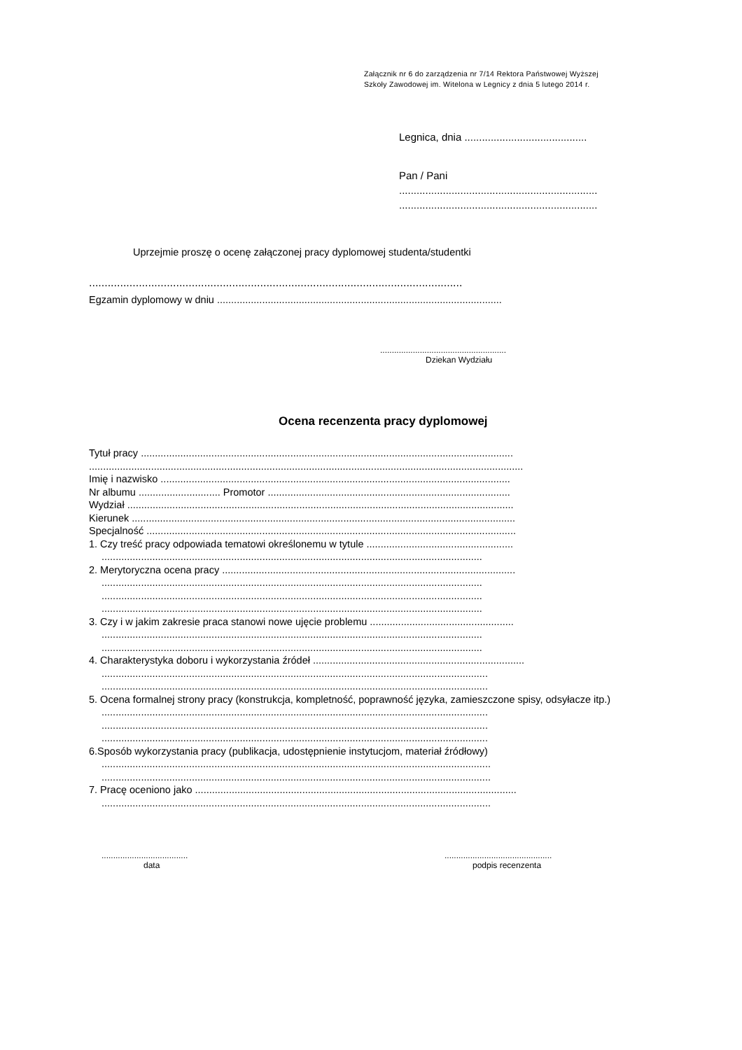Załącznik nr 6 do zarządzenia nr 7/14 Rektora Państwowej Wyższej
Szkoły Zawodowej im. Witelona w Legnicy z dnia 5 lutego 2014 r.
Legnica, dnia ..........................................
Pan / Pani
....................................................................
....................................................................
Uprzejmie proszę o ocenę załączonej pracy dyplomowej studenta/studentki
........................................................................................................................
Egzamin dyplomowy w dniu .....................................................................................................
......................................................
Dziekan Wydziału
Ocena recenzenta pracy dyplomowej
Tytuł pracy ....................................................................................................................................
..........................................................................................................................................................
Imię i nazwisko ............................................................................................................................
Nr albumu ............................. Promotor ......................................................................................
Wydział .........................................................................................................................................
Kierunek ........................................................................................................................................
Specjalność ...................................................................................................................................
1. Czy treść pracy odpowiada tematowi określonemu w tytule ....................................................
.......................................................................................................................................
2. Merytoryczna ocena pracy ........................................................................................................
.......................................................................................................................................
.......................................................................................................................................
.......................................................................................................................................
3. Czy i w jakim zakresie praca stanowi nowe ujęcie problemu ...................................................
.......................................................................................................................................
.......................................................................................................................................
4. Charakterystyka doboru i wykorzystania źródeł ...........................................................................
.........................................................................................................................................
.........................................................................................................................................
5. Ocena formalnej strony pracy (konstrukcja, kompletność, poprawność języka, zamieszczone spisy, odsyłacze itp.)
.........................................................................................................................................
.........................................................................................................................................
.........................................................................................................................................
6.Sposób wykorzystania pracy (publikacja, udostępnienie instytucjom, materiał źródłowy)
..........................................................................................................................................
..........................................................................................................................................
7. Pracę oceniono jako ..................................................................................................................
..........................................................................................................................................
.....................................
data
..............................................
podpis recenzenta